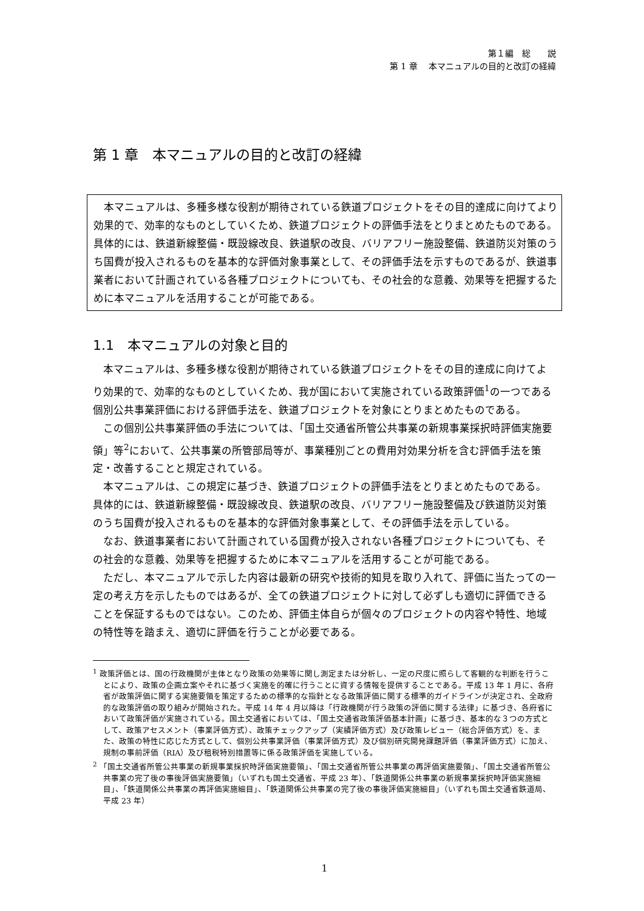第１編　総　　説
第 1 章　 本マニュアルの目的と改訂の経緯
第 1 章　本マニュアルの目的と改訂の経緯
　本マニュアルは、多種多様な役割が期待されている鉄道プロジェクトをその目的達成に向けてより効果的で、効率的なものとしていくため、鉄道プロジェクトの評価手法をとりまとめたものである。具体的には、鉄道新線整備・既設線改良、鉄道駅の改良、バリアフリー施設整備、鉄道防災対策のうち国費が投入されるものを基本的な評価対象事業として、その評価手法を示すものであるが、鉄道事業者において計画されている各種プロジェクトについても、その社会的な意義、効果等を把握するために本マニュアルを活用することが可能である。
1.1　本マニュアルの対象と目的
本マニュアルは、多種多様な役割が期待されている鉄道プロジェクトをその目的達成に向けてより効果的で、効率的なものとしていくため、我が国において実施されている政策評価<sup>1</sup>の一つである個別公共事業評価における評価手法を、鉄道プロジェクトを対象にとりまとめたものである。
この個別公共事業評価の手法については、「国土交通省所管公共事業の新規事業採択時評価実施要領」等<sup>2</sup>において、公共事業の所管部局等が、事業種別ごとの費用対効果分析を含む評価手法を策定・改善することと規定されている。
本マニュアルは、この規定に基づき、鉄道プロジェクトの評価手法をとりまとめたものである。具体的には、鉄道新線整備・既設線改良、鉄道駅の改良、バリアフリー施設整備及び鉄道防災対策のうち国費が投入されるものを基本的な評価対象事業として、その評価手法を示している。
なお、鉄道事業者において計画されている国費が投入されない各種プロジェクトについても、その社会的な意義、効果等を把握するために本マニュアルを活用することが可能である。
ただし、本マニュアルで示した内容は最新の研究や技術的知見を取り入れて、評価に当たっての一定の考え方を示したものではあるが、全ての鉄道プロジェクトに対して必ずしも適切に評価できることを保証するものではない。このため、評価主体自らが個々のプロジェクトの内容や特性、地域の特性等を踏まえ、適切に評価を行うことが必要である。
<sup>1</sup> 政策評価とは、国の行政機関が主体となり政策の効果等に関し測定または分析し、一定の尺度に照らして客観的な判断を行うことにより、政策の企画立案やそれに基づく実施を的確に行うことに資する情報を提供することである。平成 13 年 1 月に、各府省が政策評価に関する実施要領を策定するための標準的な指針となる政策評価に関する標準的ガイドラインが決定され、全政府的な政策評価の取り組みが開始された。平成 14 年 4 月以降は「行政機関が行う政策の評価に関する法律」に基づき、各府省において政策評価が実施されている。国土交通省においては、「国土交通省政策評価基本計画」に基づき、基本的な３つの方式として、政策アセスメント（事業評価方式）、政策チェックアップ（実績評価方式）及び政策レビュー（総合評価方式）を、また、政策の特性に応じた方式として、個別公共事業評価（事業評価方式）及び個別研究開発課題評価（事業評価方式）に加え、規制の事前評価（RIA）及び租税特別措置等に係る政策評価を実施している。
<sup>2</sup> 「国土交通省所管公共事業の新規事業採択時評価実施要領」、「国土交通省所管公共事業の再評価実施要領」、「国土交通省所管公共事業の完了後の事後評価実施要領」（いずれも国土交通省、平成 23 年）、「鉄道関係公共事業の新規事業採択時評価実施細目」、「鉄道関係公共事業の再評価実施細目」、「鉄道関係公共事業の完了後の事後評価実施細目」（いずれも国土交通省鉄道局、平成 23 年）
1